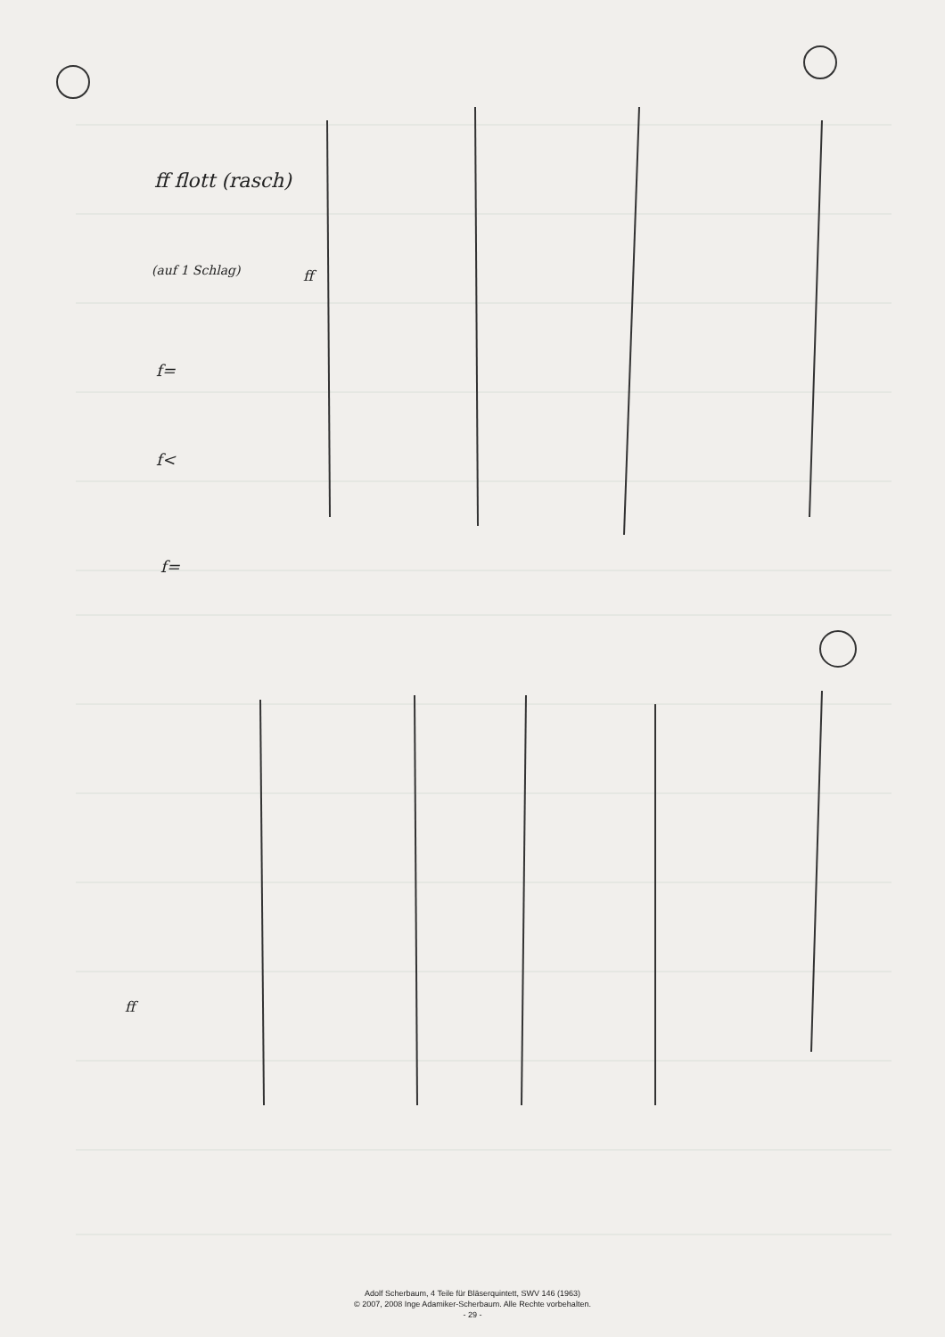ff flott (rasch)
(auf 1 Schlag) ff
f=
f<
f=
ff
Adolf Scherbaum, 4 Teile für Bläserquintett, SWV 146 (1963)
© 2007, 2008 Inge Adamiker-Scherbaum. Alle Rechte vorbehalten.
- 29 -